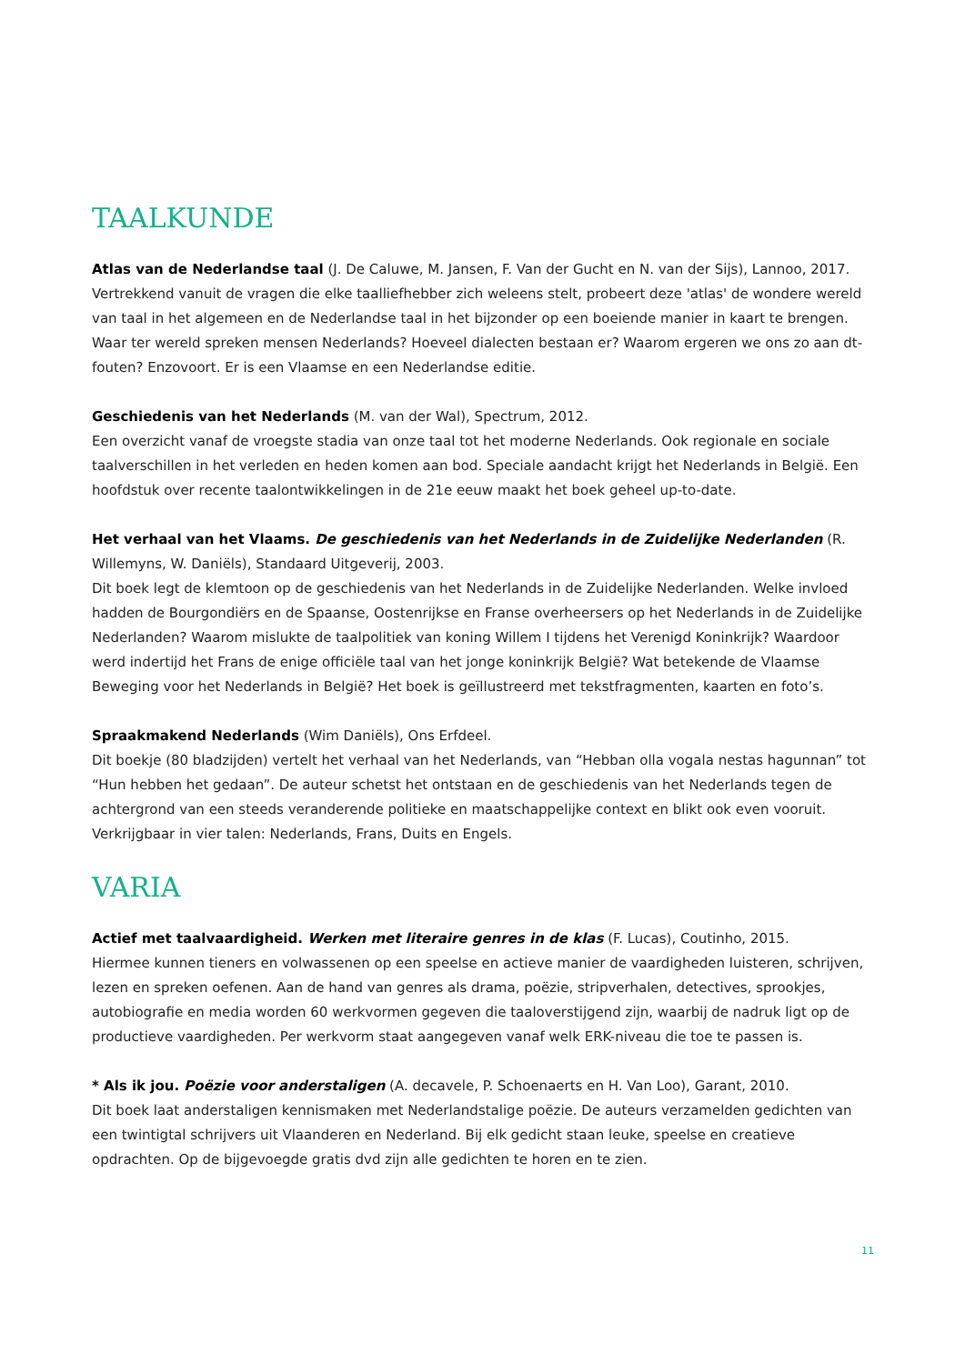TAALKUNDE
Atlas van de Nederlandse taal (J. De Caluwe, M. Jansen, F. Van der Gucht en N. van der Sijs), Lannoo, 2017.
Vertrekkend vanuit de vragen die elke taalliefhebber zich weleens stelt, probeert deze 'atlas' de wondere wereld van taal in het algemeen en de Nederlandse taal in het bijzonder op een boeiende manier in kaart te brengen. Waar ter wereld spreken mensen Nederlands? Hoeveel dialecten bestaan er? Waarom ergeren we ons zo aan dt-fouten? Enzovoort. Er is een Vlaamse en een Nederlandse editie.
Geschiedenis van het Nederlands (M. van der Wal), Spectrum, 2012.
Een overzicht vanaf de vroegste stadia van onze taal tot het moderne Nederlands. Ook regionale en sociale taalverschillen in het verleden en heden komen aan bod. Speciale aandacht krijgt het Nederlands in België. Een hoofdstuk over recente taalontwikkelingen in de 21e eeuw maakt het boek geheel up-to-date.
Het verhaal van het Vlaams. De geschiedenis van het Nederlands in de Zuidelijke Nederlanden (R. Willemyns, W. Daniëls), Standaard Uitgeverij, 2003.
Dit boek legt de klemtoon op de geschiedenis van het Nederlands in de Zuidelijke Nederlanden. Welke invloed hadden de Bourgondiërs en de Spaanse, Oostenrijkse en Franse overheersers op het Nederlands in de Zuidelijke Nederlanden? Waarom mislukte de taalpolitiek van koning Willem I tijdens het Verenigd Koninkrijk? Waardoor werd indertijd het Frans de enige officiële taal van het jonge koninkrijk België? Wat betekende de Vlaamse Beweging voor het Nederlands in België? Het boek is geïllustreerd met tekstfragmenten, kaarten en foto’s.
Spraakmakend Nederlands (Wim Daniëls), Ons Erfdeel.
Dit boekje (80 bladzijden) vertelt het verhaal van het Nederlands, van “Hebban olla vogala nestas hagunnan” tot “Hun hebben het gedaan”. De auteur schetst het ontstaan en de geschiedenis van het Nederlands tegen de achtergrond van een steeds veranderende politieke en maatschappelijke context en blikt ook even vooruit. Verkrijgbaar in vier talen: Nederlands, Frans, Duits en Engels.
VARIA
Actief met taalvaardigheid. Werken met literaire genres in de klas (F. Lucas), Coutinho, 2015.
Hiermee kunnen tieners en volwassenen op een speelse en actieve manier de vaardigheden luisteren, schrijven, lezen en spreken oefenen. Aan de hand van genres als drama, poëzie, stripverhalen, detectives, sprookjes, autobiografie en media worden 60 werkvormen gegeven die taaloverstijgend zijn, waarbij de nadruk ligt op de productieve vaardigheden. Per werkvorm staat aangegeven vanaf welk ERK-niveau die toe te passen is.
* Als ik jou. Poëzie voor anderstaligen (A. decavele, P. Schoenaerts en H. Van Loo), Garant, 2010.
Dit boek laat anderstaligen kennismaken met Nederlandstalige poëzie. De auteurs verzamelden gedichten van een twintigtal schrijvers uit Vlaanderen en Nederland. Bij elk gedicht staan leuke, speelse en creatieve opdrachten. Op de bijgevoegde gratis dvd zijn alle gedichten te horen en te zien.
11